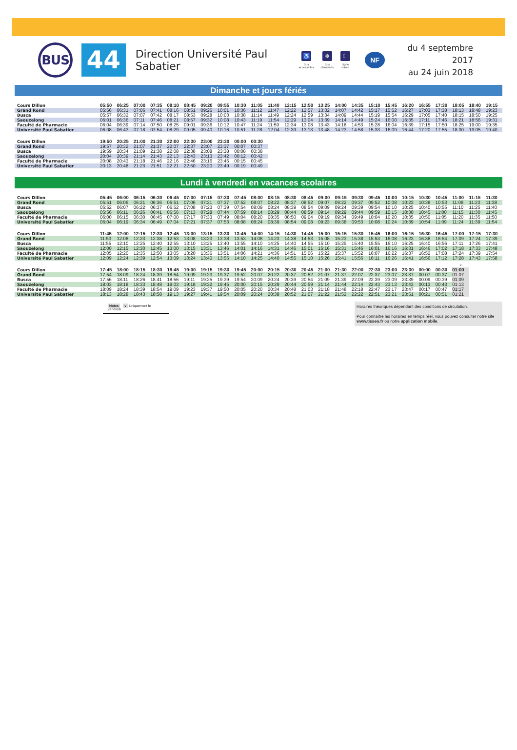BUS
44
Direction Université Paul Sabatier
♿
Bus
accessibles
❄
Bus
climatisés
☾
Ligne
soirée
NF
du 4 septembre 2017
au 24 juin 2018
Dimanche et jours fériés
| Cours Dillon | 05:50 | 06:25 | 07:00 | 07:35 | 08:10 | 08:45 | 09:20 | 09:55 | 10:30 | 11:05 | 11:40 | 12:15 | 12:50 | 13:25 | 14:00 | 14:35 | 15:10 | 15:45 | 16:20 | 16:55 | 17:30 | 18:05 | 18:40 | 19:15 |
| Grand Rond | 05:56 | 06:31 | 07:06 | 07:41 | 08:16 | 08:51 | 09:26 | 10:01 | 10:36 | 11:12 | 11:47 | 12:22 | 12:57 | 13:32 | 14:07 | 14:42 | 15:17 | 15:52 | 16:27 | 17:03 | 17:38 | 18:13 | 18:48 | 19:23 |
| Busca | 05:57 | 06:32 | 07:07 | 07:42 | 08:17 | 08:53 | 09:28 | 10:03 | 10:38 | 11:14 | 11:49 | 12:24 | 12:59 | 13:34 | 14:09 | 14:44 | 15:19 | 15:54 | 16:29 | 17:05 | 17:40 | 18:15 | 18:50 | 19:25 |
| Saouzelong | 06:01 | 06:36 | 07:11 | 07:46 | 08:21 | 08:57 | 09:32 | 10:08 | 10:43 | 11:19 | 11:54 | 12:29 | 13:04 | 13:39 | 14:14 | 14:49 | 15:24 | 16:00 | 16:35 | 17:11 | 17:46 | 18:21 | 18:56 | 19:31 |
| Faculté de Pharmacie | 06:04 | 06:39 | 07:14 | 07:50 | 08:25 | 09:01 | 09:36 | 10:12 | 10:47 | 11:24 | 11:59 | 12:34 | 13:08 | 13:43 | 14:18 | 14:53 | 15:28 | 16:04 | 16:39 | 17:15 | 17:50 | 18:25 | 19:00 | 19:35 |
| Université Paul Sabatier | 06:08 | 06:43 | 07:18 | 07:54 | 08:29 | 09:05 | 09:40 | 10:16 | 10:51 | 11:28 | 12:04 | 12:39 | 13:13 | 13:48 | 14:23 | 14:58 | 15:33 | 16:09 | 16:44 | 17:20 | 17:55 | 18:30 | 19:05 | 19:40 |
| Cours Dillon | 19:50 | 20:25 | 21:00 | 21:30 | 22:00 | 22:30 | 23:00 | 23:30 | 00:00 | 00:30 |
| Grand Rond | 19:57 | 20:32 | 21:07 | 21:37 | 22:07 | 22:37 | 23:07 | 23:37 | 00:07 | 00:37 |
| Busca | 19:59 | 20:34 | 21:09 | 21:38 | 22:08 | 22:38 | 23:08 | 23:38 | 00:08 | 00:38 |
| Saouzelong | 20:04 | 20:39 | 21:14 | 21:43 | 22:13 | 22:43 | 23:13 | 23:42 | 00:12 | 00:42 |
| Faculté de Pharmacie | 20:08 | 20:43 | 21:18 | 21:46 | 22:16 | 22:46 | 23:16 | 23:45 | 00:15 | 00:45 |
| Université Paul Sabatier | 20:13 | 20:48 | 21:23 | 21:51 | 22:21 | 22:50 | 23:20 | 23:49 | 00:19 | 00:49 |
Lundi à vendredi en vacances scolaires
| Cours Dillon | 05:45 | 06:00 | 06:15 | 06:30 | 06:45 | 07:00 | 07:15 | 07:30 | 07:45 | 08:00 | 08:15 | 08:30 | 08:45 | 09:00 | 09:15 | 09:30 | 09:45 | 10:00 | 10:15 | 10:30 | 10:45 | 11:00 | 11:15 | 11:30 |
| Grand Rond | 05:51 | 06:06 | 06:21 | 06:36 | 06:51 | 07:06 | 07:21 | 07:37 | 07:52 | 08:07 | 08:22 | 08:37 | 08:52 | 09:07 | 09:22 | 09:37 | 09:52 | 10:08 | 10:23 | 10:38 | 10:53 | 11:08 | 11:23 | 11:38 |
| Busca | 05:52 | 06:07 | 06:22 | 06:37 | 06:52 | 07:08 | 07:23 | 07:39 | 07:54 | 08:09 | 08:24 | 08:39 | 08:54 | 09:09 | 09:24 | 09:39 | 09:54 | 10:10 | 10:25 | 10:40 | 10:55 | 11:10 | 11:25 | 11:40 |
| Saouzelong | 05:56 | 06:11 | 06:26 | 06:41 | 06:56 | 07:13 | 07:28 | 07:44 | 07:59 | 08:14 | 08:29 | 08:44 | 08:59 | 09:14 | 09:29 | 09:44 | 09:59 | 10:15 | 10:30 | 10:45 | 11:00 | 11:15 | 11:30 | 11:45 |
| Faculté de Pharmacie | 06:00 | 06:15 | 06:30 | 06:45 | 07:00 | 07:17 | 07:33 | 07:49 | 08:04 | 08:20 | 08:35 | 08:50 | 09:04 | 09:19 | 09:34 | 09:49 | 10:04 | 10:20 | 10:35 | 10:50 | 11:05 | 11:20 | 11:35 | 11:50 |
| Université Paul Sabatier | 06:04 | 06:19 | 06:34 | 06:49 | 07:04 | 07:21 | 07:37 | 07:53 | 08:08 | 08:24 | 08:39 | 08:54 | 09:08 | 09:23 | 09:38 | 09:53 | 10:08 | 10:24 | 10:39 | 10:54 | 11:09 | 11:24 | 11:39 | 11:54 |
| Cours Dillon | 11:45 | 12:00 | 12:15 | 12:30 | 12:45 | 13:00 | 13:15 | 13:30 | 13:45 | 14:00 | 14:15 | 14:30 | 14:45 | 15:00 | 15:15 | 15:30 | 15:45 | 16:00 | 16:15 | 16:30 | 16:45 | 17:00 | 17:15 | 17:30 |
| Grand Rond | 11:53 | 12:08 | 12:23 | 12:38 | 12:53 | 13:08 | 13:23 | 13:38 | 13:53 | 14:08 | 14:23 | 14:38 | 14:53 | 15:08 | 15:23 | 15:38 | 15:53 | 16:08 | 16:23 | 16:38 | 16:54 | 17:09 | 17:24 | 17:39 |
| Busca | 11:55 | 12:10 | 12:25 | 12:40 | 12:55 | 13:10 | 13:25 | 13:40 | 13:55 | 14:10 | 14:25 | 14:40 | 14:55 | 15:10 | 15:25 | 15:40 | 15:55 | 16:10 | 16:25 | 16:40 | 16:56 | 17:11 | 17:26 | 17:41 |
| Saouzelong | 12:00 | 12:15 | 12:30 | 12:45 | 13:00 | 13:15 | 13:31 | 13:46 | 14:01 | 14:16 | 14:31 | 14:46 | 15:01 | 15:16 | 15:31 | 15:46 | 16:01 | 16:16 | 16:31 | 16:46 | 17:02 | 17:18 | 17:33 | 17:48 |
| Faculté de Pharmacie | 12:05 | 12:20 | 12:35 | 12:50 | 13:05 | 13:20 | 13:36 | 13:51 | 14:06 | 14:21 | 14:36 | 14:51 | 15:06 | 15:22 | 15:37 | 15:52 | 16:07 | 16:22 | 16:37 | 16:52 | 17:08 | 17:24 | 17:39 | 17:54 |
| Université Paul Sabatier | 12:09 | 12:24 | 12:39 | 12:54 | 13:09 | 13:24 | 13:40 | 13:55 | 14:10 | 14:25 | 14:40 | 14:55 | 15:10 | 15:26 | 15:41 | 15:56 | 16:11 | 16:26 | 16:41 | 16:56 | 17:12 | 17:28 | 17:43 | 17:58 |
| | | | | | | | | | | | | | | | | | | | | | | v |
| Cours Dillon | 17:45 | 18:00 | 18:15 | 18:30 | 18:45 | 19:00 | 19:15 | 19:30 | 19:45 | 20:00 | 20:15 | 20:30 | 20:45 | 21:00 | 21:30 | 22:00 | 22:30 | 23:00 | 23:30 | 00:00 | 00:30 | 01:00 |
| Grand Rond | 17:54 | 18:09 | 18:24 | 18:39 | 18:54 | 19:09 | 19:23 | 19:37 | 19:52 | 20:07 | 20:22 | 20:37 | 20:52 | 21:07 | 21:37 | 22:07 | 22:37 | 23:07 | 23:37 | 00:07 | 00:37 | 01:07 |
| Busca | 17:56 | 18:11 | 18:26 | 18:41 | 18:56 | 19:11 | 19:25 | 19:39 | 19:54 | 20:09 | 20:24 | 20:39 | 20:54 | 21:09 | 21:39 | 22:09 | 22:39 | 23:09 | 23:39 | 00:09 | 00:39 | 01:09 |
| Saouzelong | 18:03 | 18:18 | 18:33 | 18:48 | 19:03 | 19:18 | 19:32 | 19:45 | 20:00 | 20:15 | 20:29 | 20:44 | 20:59 | 21:14 | 21:44 | 22:14 | 22:43 | 23:13 | 23:43 | 00:13 | 00:43 | 01:13 |
| Faculté de Pharmacie | 18:09 | 18:24 | 18:39 | 18:54 | 19:09 | 19:23 | 19:37 | 19:50 | 20:05 | 20:20 | 20:34 | 20:48 | 21:03 | 21:18 | 21:48 | 22:18 | 22:47 | 23:17 | 23:47 | 00:17 | 00:47 | 01:17 |
| Université Paul Sabatier | 18:13 | 18:28 | 18:43 | 18:58 | 19:13 | 19:27 | 19:41 | 19:54 | 20:09 | 20:24 | 20:38 | 20:52 | 21:07 | 21:22 | 21:52 | 22:22 | 22:51 | 23:21 | 23:51 | 00:21 | 00:51 | 01:21 |
Notes v Uniquement le vendredi
Horaires théoriques dépendant des conditions de circulation.
Pour connaître les horaires en temps réel, vous pouvez consulter notre site www.tisseo.fr ou notre application mobile.